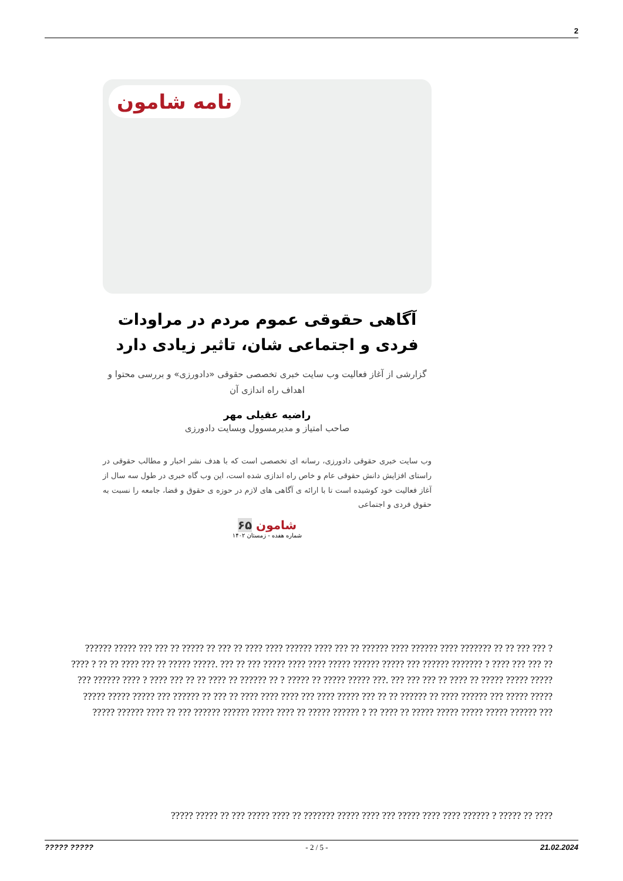2
نامه شامون
آگاهی حقوقی عموم مردم در مراودات فردی و اجتماعی شان، تاثیر زیادی دارد
گزارشی از آغاز فعالیت وب سایت خبری تخصصی حقوقی «دادورزی» و بررسی محتوا و اهداف راه اندازی آن
راضیه عقیلی مهر
صاحب امتیاز و مدیرمسوول وبسایت دادورزی
وب سایت خبری حقوقی دادورزی، رسانه ای تخصصی است که با هدف نشر اخبار و مطالب حقوقی در راستای افزایش دانش حقوقی عام و خاص راه اندازی شده است، این وب گاه خبری در طول سه سال از آغاز فعالیت خود کوشیده است تا با ارائه ی آگاهی های لازم در حوزه ی حقوق و قضا، جامعه را نسبت به حقوق فردی و اجتماعی
شامون ۶۵
شماره هفده - زمستان ۱۴۰۲
?????? ????? ??? ??? ?? ????? ?? ??? ?? ???? ???? ?????? ???? ??? ?? ?????? ???? ?????? ???? ??????? ?? ?? ??? ??? ? ???? ? ?? ?? ???? ??? ?? ????? ?????. ??? ?? ??? ????? ???? ???? ????? ?????? ????? ??? ?????? ??????? ? ???? ??? ??? ?? ??? ?????? ???? ? ???? ??? ?? ?? ???? ?? ?????? ?? ? ????? ?? ????? ????? ???. ??? ??? ??? ?? ???? ?? ????? ????? ????? ????? ????? ????? ??? ?????? ?? ??? ?? ???? ???? ???? ??? ???? ????? ??? ?? ?? ?????? ?? ???? ?????? ??? ????? ????? ????? ?????? ???? ?? ??? ?????? ?????? ????? ???? ?? ????? ?????? ? ?? ???? ?? ????? ????? ????? ????? ?????? ???
????? ????? ?? ??? ????? ???? ?? ??????? ????? ???? ??? ????? ???? ???? ?????? ? ????? ?? ????
????? ????? - 2 / 5 - 21.02.2024